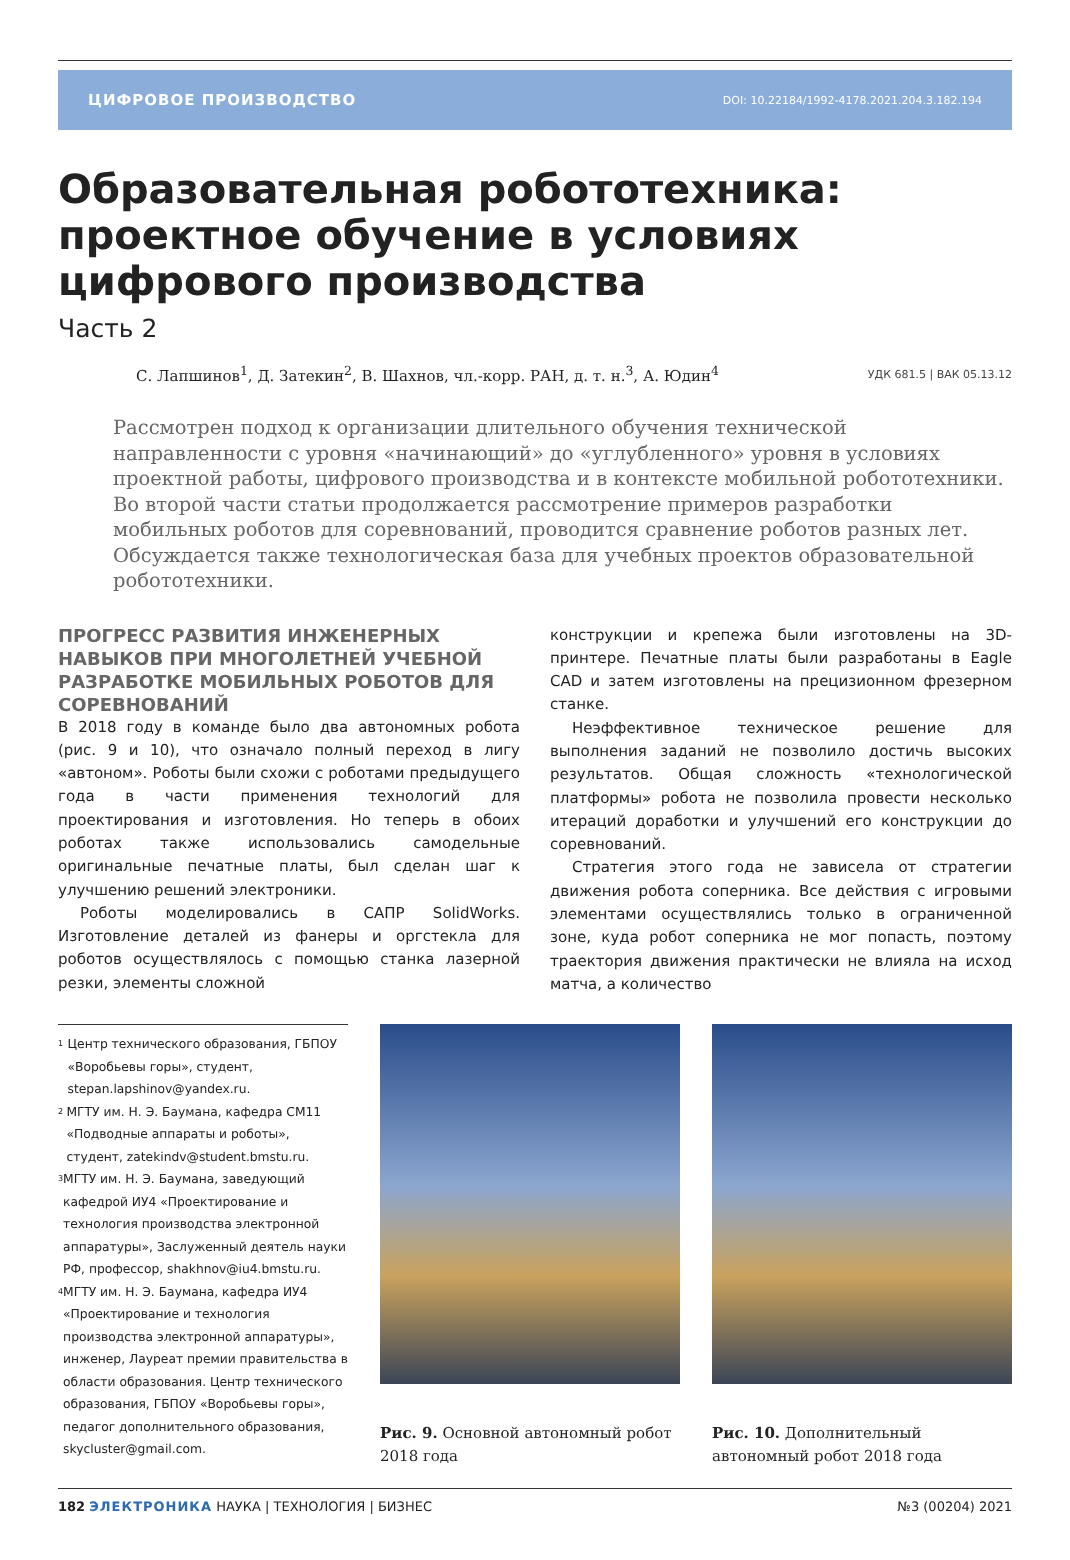ЦИФРОВОЕ ПРОИЗВОДСТВО DOI: 10.22184/1992-4178.2021.204.3.182.194
Образовательная робототехника: проектное обучение в условиях цифрового производства
Часть 2
С. Лапшинов<sup>1</sup>, Д. Затекин<sup>2</sup>, В. Шахнов, чл.-корр. РАН, д. т. н.<sup>3</sup>, А. Юдин<sup>4</sup>
УДК 681.5 | ВАК 05.13.12
Рассмотрен подход к организации длительного обучения технической направленности с уровня «начинающий» до «углубленного» уровня в условиях проектной работы, цифрового производства и в контексте мобильной робототехники. Во второй части статьи продолжается рассмотрение примеров разработки мобильных роботов для соревнований, проводится сравнение роботов разных лет. Обсуждается также технологическая база для учебных проектов образовательной робототехники.
ПРОГРЕСС РАЗВИТИЯ ИНЖЕНЕРНЫХ НАВЫКОВ ПРИ МНОГОЛЕТНЕЙ УЧЕБНОЙ РАЗРАБОТКЕ МОБИЛЬНЫХ РОБОТОВ ДЛЯ СОРЕВНОВАНИЙ
В 2018 году в команде было два автономных робота (рис. 9 и 10), что означало полный переход в лигу «автоном». Роботы были схожи с роботами предыдущего года в части применения технологий для проектирования и изготовления. Но теперь в обоих роботах также использовались самодельные оригинальные печатные платы, был сделан шаг к улучшению решений электроники.
Роботы моделировались в САПР SolidWorks. Изготовление деталей из фанеры и оргстекла для роботов осуществлялось с помощью станка лазерной резки, элементы сложной
конструкции и крепежа были изготовлены на 3D-принтере. Печатные платы были разработаны в Eagle CAD и затем изготовлены на прецизионном фрезерном станке.
Неэффективное техническое решение для выполнения заданий не позволило достичь высоких результатов. Общая сложность «технологической платформы» робота не позволила провести несколько итераций доработки и улучшений его конструкции до соревнований.
Стратегия этого года не зависела от стратегии движения робота соперника. Все действия с игровыми элементами осуществлялись только в ограниченной зоне, куда робот соперника не мог попасть, поэтому траектория движения практически не влияла на исход матча, а количество
<sup>1</sup> Центр технического образования, ГБПОУ «Воробьевы горы», студент, stepan.lapshinov@yandex.ru.
<sup>2</sup> МГТУ им. Н. Э. Баумана, кафедра СМ11 «Подводные аппараты и роботы», студент, zatekindv@student.bmstu.ru.
<sup>3</sup> МГТУ им. Н. Э. Баумана, заведующий кафедрой ИУ4 «Проектирование и технология производства электронной аппаратуры», Заслуженный деятель науки РФ, профессор, shakhnov@iu4.bmstu.ru.
<sup>4</sup> МГТУ им. Н. Э. Баумана, кафедра ИУ4 «Проектирование и технология производства электронной аппаратуры», инженер, Лауреат премии правительства в области образования. Центр технического образования, ГБПОУ «Воробьевы горы», педагог дополнительного образования, skycluster@gmail.com.
Рис. 9. Основной автономный робот 2018 года
Рис. 10. Дополнительный автономный робот 2018 года
182 ЭЛЕКТРОНИКА НАУКА | ТЕХНОЛОГИЯ | БИЗНЕС
№3 (00204) 2021